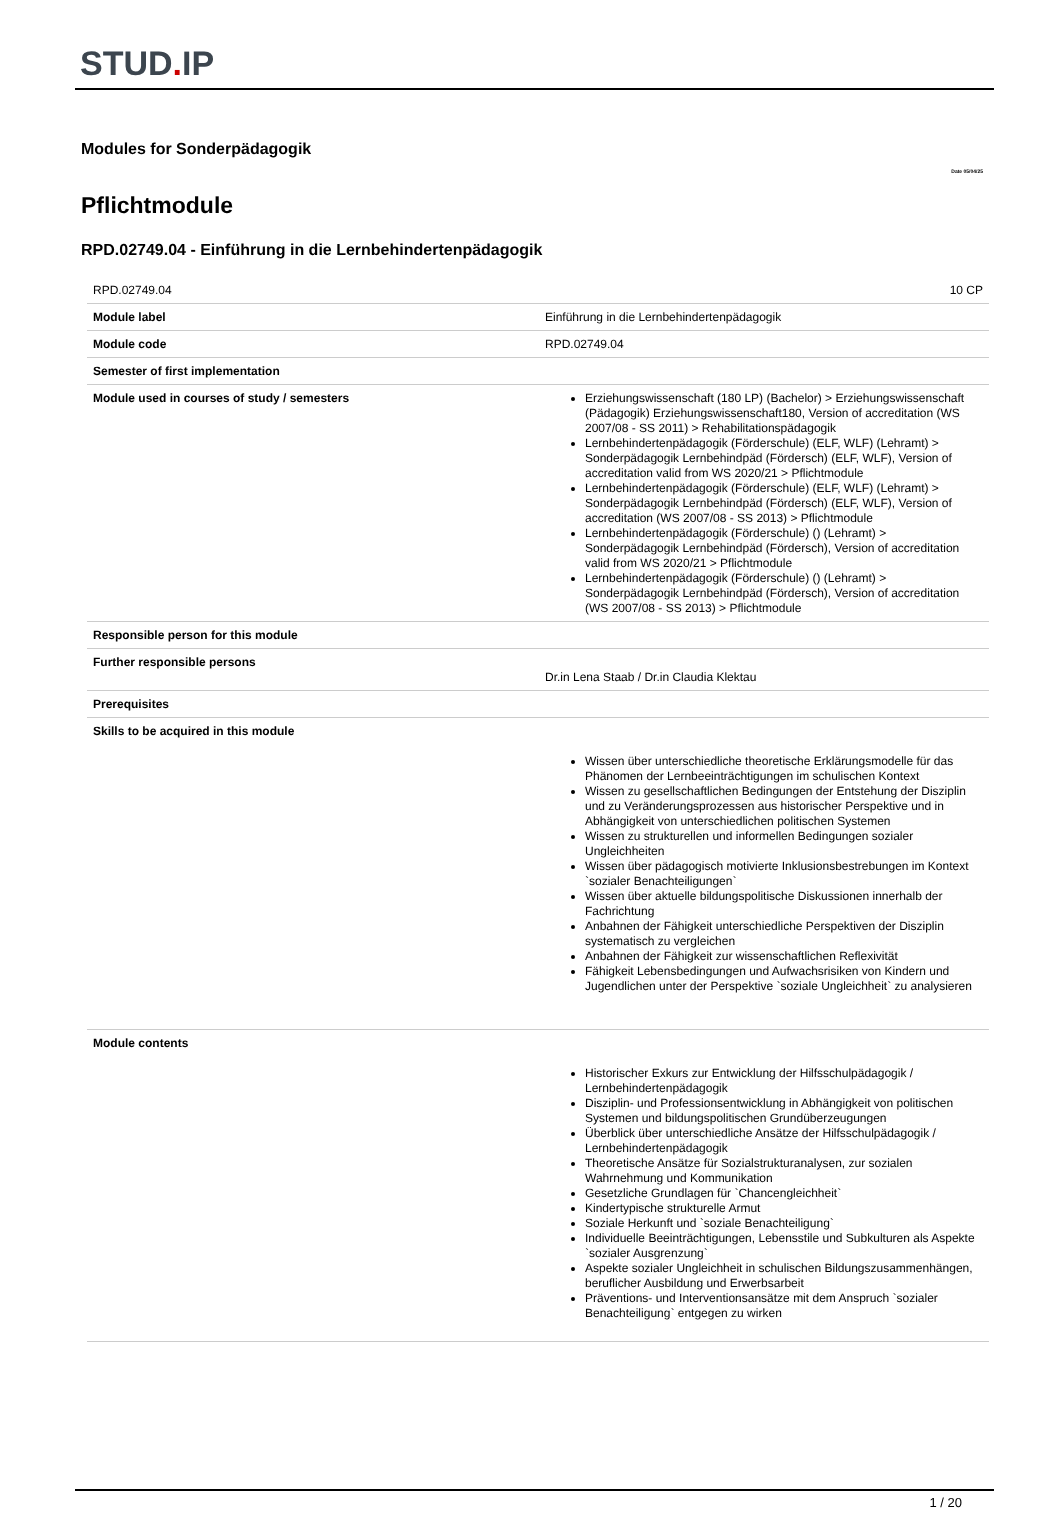STUD. IP
Modules for Sonderpädagogik
Date 05/04/25
Pflichtmodule
RPD.02749.04 - Einführung in die Lernbehindertenpädagogik
| RPD.02749.04 | 10 CP |
| Module label | Einführung in die Lernbehindertenpädagogik |
| Module code | RPD.02749.04 |
| Semester of first implementation | |
| Module used in courses of study / semesters | Erziehungswissenschaft (180 LP) (Bachelor) > Erziehungswissenschaft (Pädagogik) Erziehungswissenschaft180, Version of accreditation (WS 2007/08 - SS 2011) > Rehabilitationspädagogik Lernbehindertenpädagogik (Förderschule) (ELF, WLF) (Lehramt) > Sonderpädagogik Lernbehindpäd (Fördersch) (ELF, WLF), Version of accreditation valid from WS 2020/21 > Pflichtmodule Lernbehindertenpädagogik (Förderschule) (ELF, WLF) (Lehramt) > Sonderpädagogik Lernbehindpäd (Fördersch) (ELF, WLF), Version of accreditation (WS 2007/08 - SS 2013) > Pflichtmodule Lernbehindertenpädagogik (Förderschule) () (Lehramt) > Sonderpädagogik Lernbehindpäd (Fördersch), Version of accreditation valid from WS 2020/21 > Pflichtmodule Lernbehindertenpädagogik (Förderschule) () (Lehramt) > Sonderpädagogik Lernbehindpäd (Fördersch), Version of accreditation (WS 2007/08 - SS 2013) > Pflichtmodule |
| Responsible person for this module | |
| Further responsible persons | Dr.in Lena Staab / Dr.in Claudia Klektau |
| Prerequisites | |
| Skills to be acquired in this module | Wissen über unterschiedliche theoretische Erklärungsmodelle für das Phänomen der Lernbeeinträchtigungen im schulischen Kontext Wissen zu gesellschaftlichen Bedingungen der Entstehung der Disziplin und zu Veränderungsprozessen aus historischer Perspektive und in Abhängigkeit von unterschiedlichen politischen Systemen Wissen zu strukturellen und informellen Bedingungen sozialer Ungleichheiten Wissen über pädagogisch motivierte Inklusionsbestrebungen im Kontext `sozialer Benachteiligungen` Wissen über aktuelle bildungspolitische Diskussionen innerhalb der Fachrichtung Anbahnen der Fähigkeit unterschiedliche Perspektiven der Disziplin systematisch zu vergleichen Anbahnen der Fähigkeit zur wissenschaftlichen Reflexivität Fähigkeit Lebensbedingungen und Aufwachsrisiken von Kindern und Jugendlichen unter der Perspektive `soziale Ungleichheit` zu analysieren |
| Module contents | Historischer Exkurs zur Entwicklung der Hilfsschulpädagogik / Lernbehindertenpädagogik Disziplin- und Professionsentwicklung in Abhängigkeit von politischen Systemen und bildungspolitischen Grundüberzeugungen Überblick über unterschiedliche Ansätze der Hilfsschulpädagogik / Lernbehindertenpädagogik Theoretische Ansätze für Sozialstrukturanalysen, zur sozialen Wahrnehmung und Kommunikation Gesetzliche Grundlagen für `Chancengleichheit` Kindertypische strukturelle Armut Soziale Herkunft und `soziale Benachteiligung` Individuelle Beeinträchtigungen, Lebensstile und Subkulturen als Aspekte `sozialer Ausgrenzung` Aspekte sozialer Ungleichheit in schulischen Bildungszusammenhängen, beruflicher Ausbildung und Erwerbsarbeit Präventions- und Interventionsansätze mit dem Anspruch `sozialer Benachteiligung` entgegen zu wirken |
1 / 20